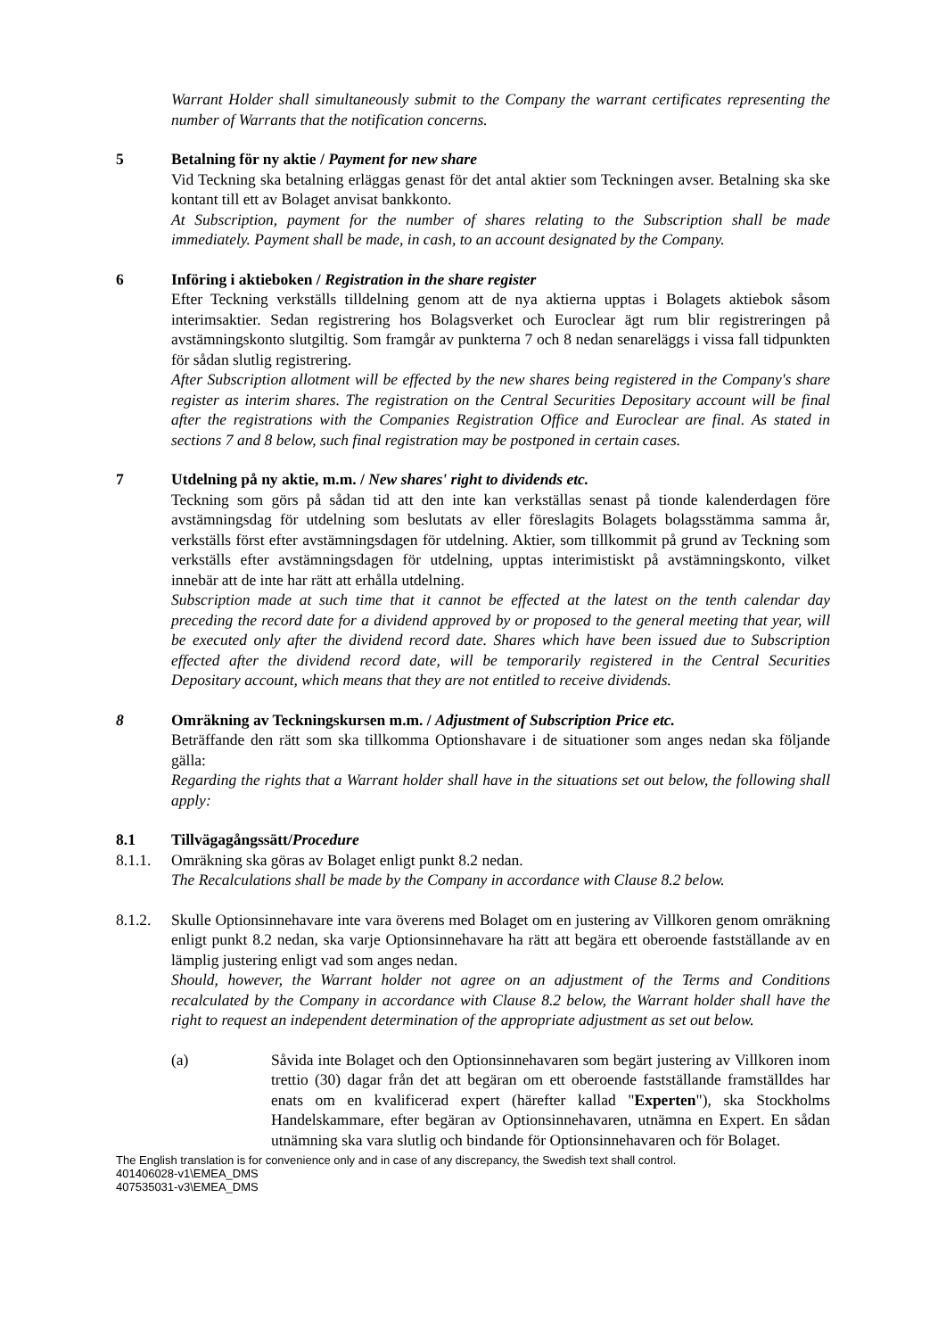Warrant Holder shall simultaneously submit to the Company the warrant certificates representing the number of Warrants that the notification concerns.
5 Betalning för ny aktie / Payment for new share
Vid Teckning ska betalning erläggas genast för det antal aktier som Teckningen avser. Betalning ska ske kontant till ett av Bolaget anvisat bankkonto.
At Subscription, payment for the number of shares relating to the Subscription shall be made immediately. Payment shall be made, in cash, to an account designated by the Company.
6 Införing i aktieboken / Registration in the share register
Efter Teckning verkställs tilldelning genom att de nya aktierna upptas i Bolagets aktiebok såsom interimsaktier. Sedan registrering hos Bolagsverket och Euroclear ägt rum blir registreringen på avstämningskonto slutgiltig. Som framgår av punkterna 7 och 8 nedan senareläggs i vissa fall tidpunkten för sådan slutlig registrering.
After Subscription allotment will be effected by the new shares being registered in the Company's share register as interim shares. The registration on the Central Securities Depositary account will be final after the registrations with the Companies Registration Office and Euroclear are final. As stated in sections 7 and 8 below, such final registration may be postponed in certain cases.
7 Utdelning på ny aktie, m.m. / New shares' right to dividends etc.
Teckning som görs på sådan tid att den inte kan verkställas senast på tionde kalenderdagen före avstämningsdag för utdelning som beslutats av eller föreslagits Bolagets bolagsstämma samma år, verkställs först efter avstämningsdagen för utdelning. Aktier, som tillkommit på grund av Teckning som verkställs efter avstämningsdagen för utdelning, upptas interimistiskt på avstämningskonto, vilket innebär att de inte har rätt att erhålla utdelning.
Subscription made at such time that it cannot be effected at the latest on the tenth calendar day preceding the record date for a dividend approved by or proposed to the general meeting that year, will be executed only after the dividend record date. Shares which have been issued due to Subscription effected after the dividend record date, will be temporarily registered in the Central Securities Depositary account, which means that they are not entitled to receive dividends.
8 Omräkning av Teckningskursen m.m. / Adjustment of Subscription Price etc.
Beträffande den rätt som ska tillkomma Optionshavare i de situationer som anges nedan ska följande gälla:
Regarding the rights that a Warrant holder shall have in the situations set out below, the following shall apply:
8.1 Tillvägagångssätt/Procedure
8.1.1.
Omräkning ska göras av Bolaget enligt punkt 8.2 nedan.
The Recalculations shall be made by the Company in accordance with Clause 8.2 below.
8.1.2.
Skulle Optionsinnehavare inte vara överens med Bolaget om en justering av Villkoren genom omräkning enligt punkt 8.2 nedan, ska varje Optionsinnehavare ha rätt att begära ett oberoende fastställande av en lämplig justering enligt vad som anges nedan.
Should, however, the Warrant holder not agree on an adjustment of the Terms and Conditions recalculated by the Company in accordance with Clause 8.2 below, the Warrant holder shall have the right to request an independent determination of the appropriate adjustment as set out below.
(a) Såvida inte Bolaget och den Optionsinnehavaren som begärt justering av Villkoren inom trettio (30) dagar från det att begäran om ett oberoende fastställande framställdes har enats om en kvalificerad expert (härefter kallad "Experten"), ska Stockholms Handelskammare, efter begäran av Optionsinnehavaren, utnämna en Expert. En sådan utnämning ska vara slutlig och bindande för Optionsinnehavaren och för Bolaget.
The English translation is for convenience only and in case of any discrepancy, the Swedish text shall control.
401406028-v1\EMEA_DMS
407535031-v3\EMEA_DMS